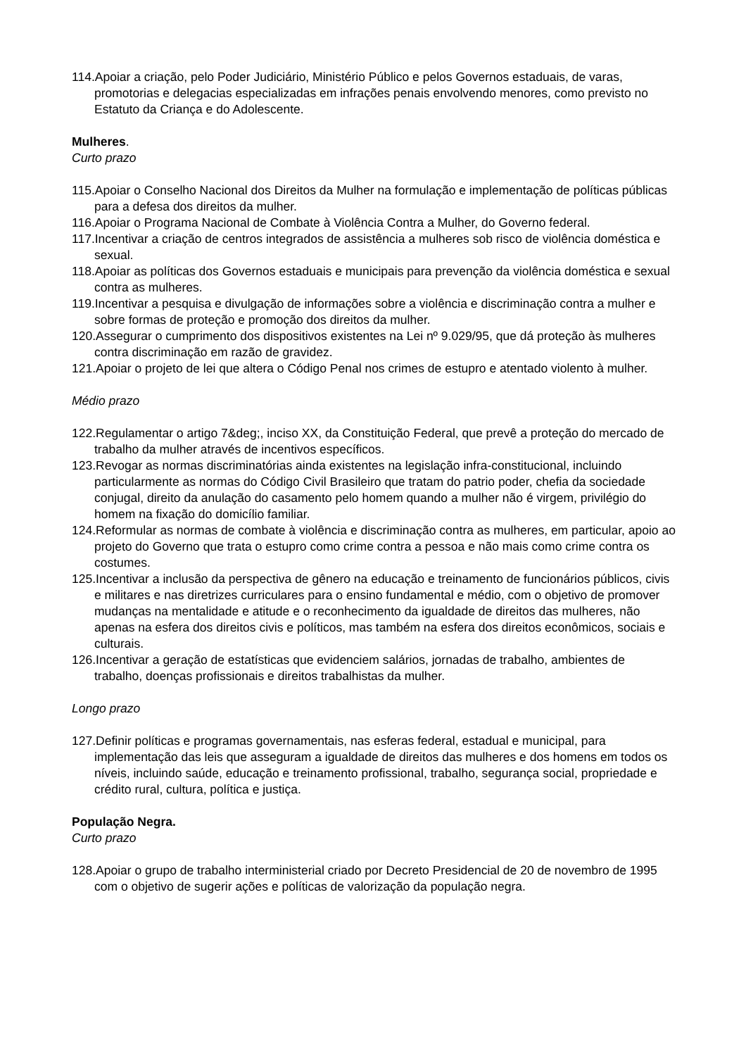114.Apoiar a criação, pelo Poder Judiciário, Ministério Público e pelos Governos estaduais, de varas, promotorias e delegacias especializadas em infrações penais envolvendo menores, como previsto no Estatuto da Criança e do Adolescente.
Mulheres.
Curto prazo
115.Apoiar o Conselho Nacional dos Direitos da Mulher na formulação e implementação de políticas públicas para a defesa dos direitos da mulher.
116.Apoiar o Programa Nacional de Combate à Violência Contra a Mulher, do Governo federal.
117.Incentivar a criação de centros integrados de assistência a mulheres sob risco de violência doméstica e sexual.
118.Apoiar as políticas dos Governos estaduais e municipais para prevenção da violência doméstica e sexual contra as mulheres.
119.Incentivar a pesquisa e divulgação de informações sobre a violência e discriminação contra a mulher e sobre formas de proteção e promoção dos direitos da mulher.
120.Assegurar o cumprimento dos dispositivos existentes na Lei nº 9.029/95, que dá proteção às mulheres contra discriminação em razão de gravidez.
121.Apoiar o projeto de lei que altera o Código Penal nos crimes de estupro e atentado violento à mulher.
Médio prazo
122.Regulamentar o artigo 7&deg;, inciso XX, da Constituição Federal, que prevê a proteção do mercado de trabalho da mulher através de incentivos específicos.
123.Revogar as normas discriminatórias ainda existentes na legislação infra-constitucional, incluindo particularmente as normas do Código Civil Brasileiro que tratam do patrio poder, chefia da sociedade conjugal, direito da anulação do casamento pelo homem quando a mulher não é virgem, privilégio do homem na fixação do domicílio familiar.
124.Reformular as normas de combate à violência e discriminação contra as mulheres, em particular, apoio ao projeto do Governo que trata o estupro como crime contra a pessoa e não mais como crime contra os costumes.
125.Incentivar a inclusão da perspectiva de gênero na educação e treinamento de funcionários públicos, civis e militares e nas diretrizes curriculares para o ensino fundamental e médio, com o objetivo de promover mudanças na mentalidade e atitude e o reconhecimento da igualdade de direitos das mulheres, não apenas na esfera dos direitos civis e políticos, mas também na esfera dos direitos econômicos, sociais e culturais.
126.Incentivar a geração de estatísticas que evidenciem salários, jornadas de trabalho, ambientes de trabalho, doenças profissionais e direitos trabalhistas da mulher.
Longo prazo
127.Definir políticas e programas governamentais, nas esferas federal, estadual e municipal, para implementação das leis que asseguram a igualdade de direitos das mulheres e dos homens em todos os níveis, incluindo saúde, educação e treinamento profissional, trabalho, segurança social, propriedade e crédito rural, cultura, política e justiça.
População Negra.
Curto prazo
128.Apoiar o grupo de trabalho interministerial criado por Decreto Presidencial de 20 de novembro de 1995 com o objetivo de sugerir ações e políticas de valorização da população negra.